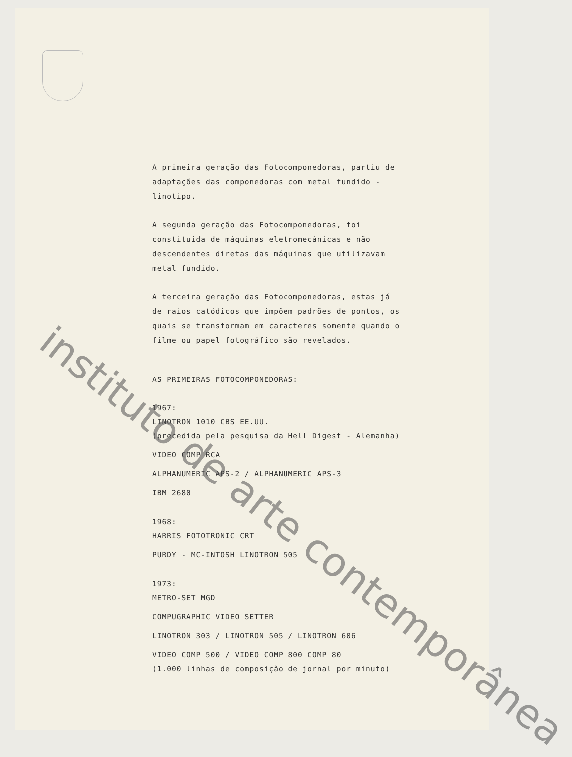A primeira geração das Fotocomponedoras, partiu de
adaptações das componedoras com metal fundido -
linotipo.
A segunda geração das Fotocomponedoras, foi
constituida de máquinas eletromecânicas e não
descendentes diretas das máquinas que utilizavam
metal fundido.
A terceira geração das Fotocomponedoras, estas já
de raios catódicos que impõem padrões de pontos, os
quais se transformam em caracteres somente quando o
filme ou papel fotográfico são revelados.
AS PRIMEIRAS FOTOCOMPONEDORAS:
1967:
LINOTRON 1010 CBS EE.UU.
(precedida pela pesquisa da Hell Digest - Alemanha)
VIDEO COMP RCA
ALPHANUMERIC APS-2 / ALPHANUMERIC APS-3
IBM 2680
1968:
HARRIS FOTOTRONIC CRT
PURDY - MC-INTOSH LINOTRON 505
1973:
METRO-SET MGD
COMPUGRAPHIC VIDEO SETTER
LINOTRON 303 / LINOTRON 505 / LINOTRON 606
VIDEO COMP 500 / VIDEO COMP 800 COMP 80
(1.000 linhas de composição de jornal por minuto)
instituto de arte contemporânea